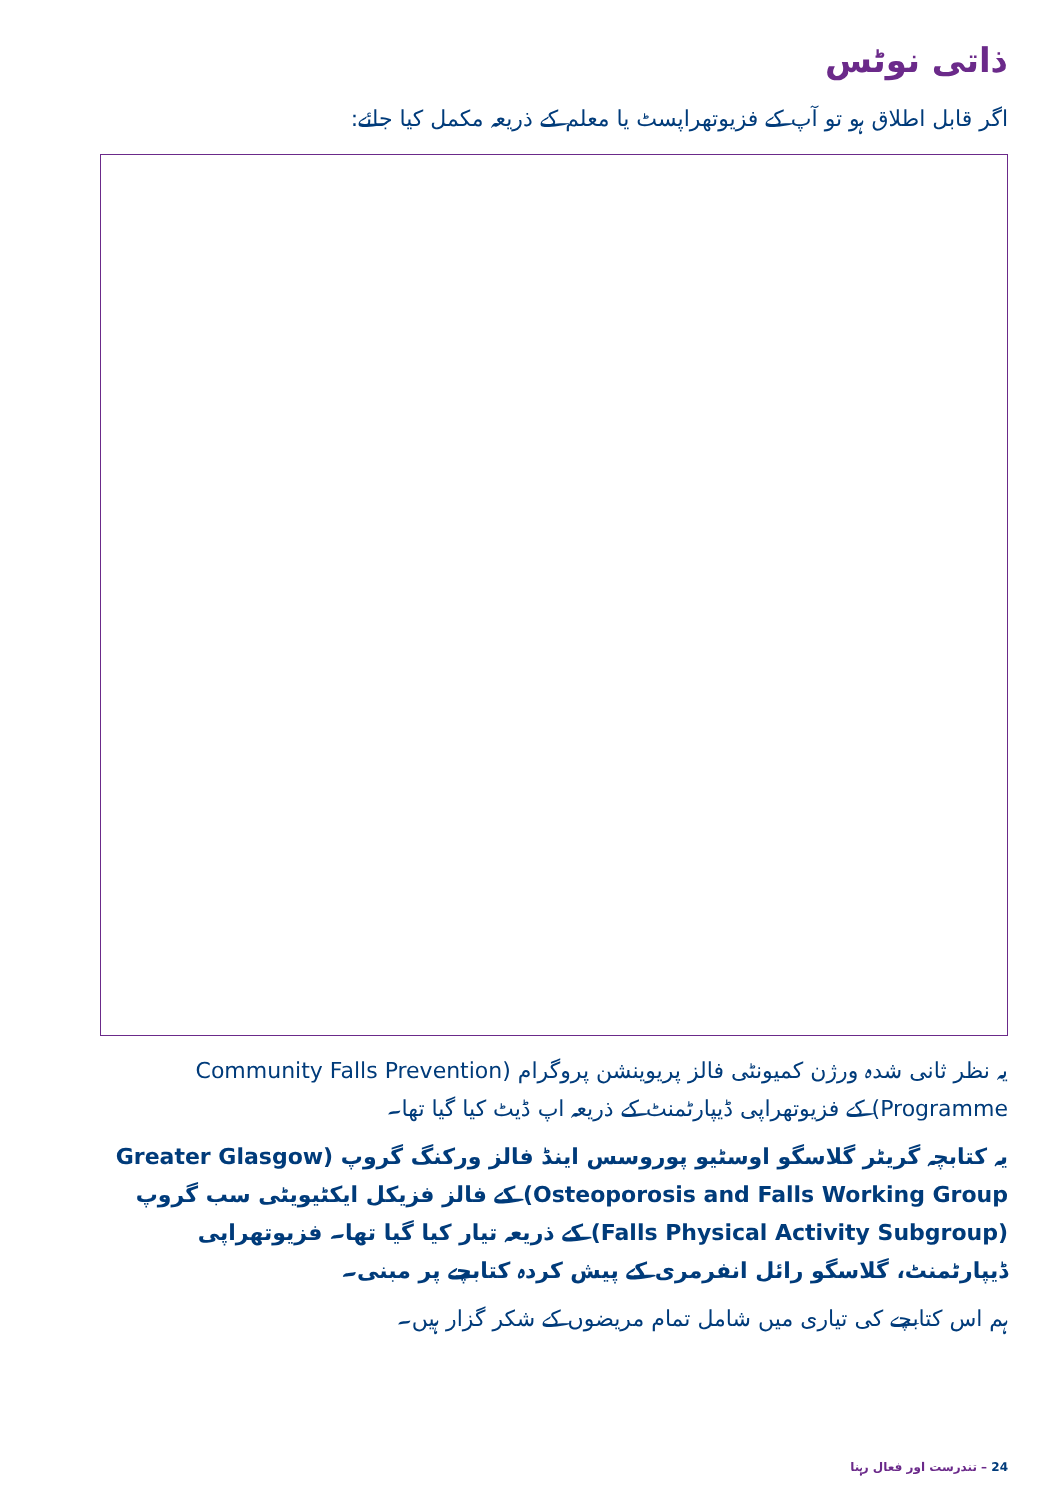ذاتی نوٹس
اگر قابل اطلاق ہو تو آپ کے فزیوتھراپسٹ یا معلم کے ذریعہ مکمل کیا جائے:
یہ نظر ثانی شدہ ورژن کمیونٹی فالز پریوینشن پروگرام (Community Falls Prevention Programme) کے فزیوتھراپی ڈیپارٹمنٹ کے ذریعہ اپ ڈیٹ کیا گیا تھا۔
یہ کتابچہ گریٹر گلاسگو اوسٹیو پوروسس اینڈ فالز ورکنگ گروپ (Greater Glasgow Osteoporosis and Falls Working Group) کے فالز فزیکل ایکٹیویٹی سب گروپ (Falls Physical Activity Subgroup) کے ذریعہ تیار کیا گیا تھا۔ فزیوتھراپی ڈیپارٹمنٹ، گلاسگو رائل انفرمری کے پیش کردہ کتابچے پر مبنی۔
ہم اس کتابچے کی تیاری میں شامل تمام مریضوں کے شکر گزار ہیں۔
24 – تندرست اور فعال رہنا